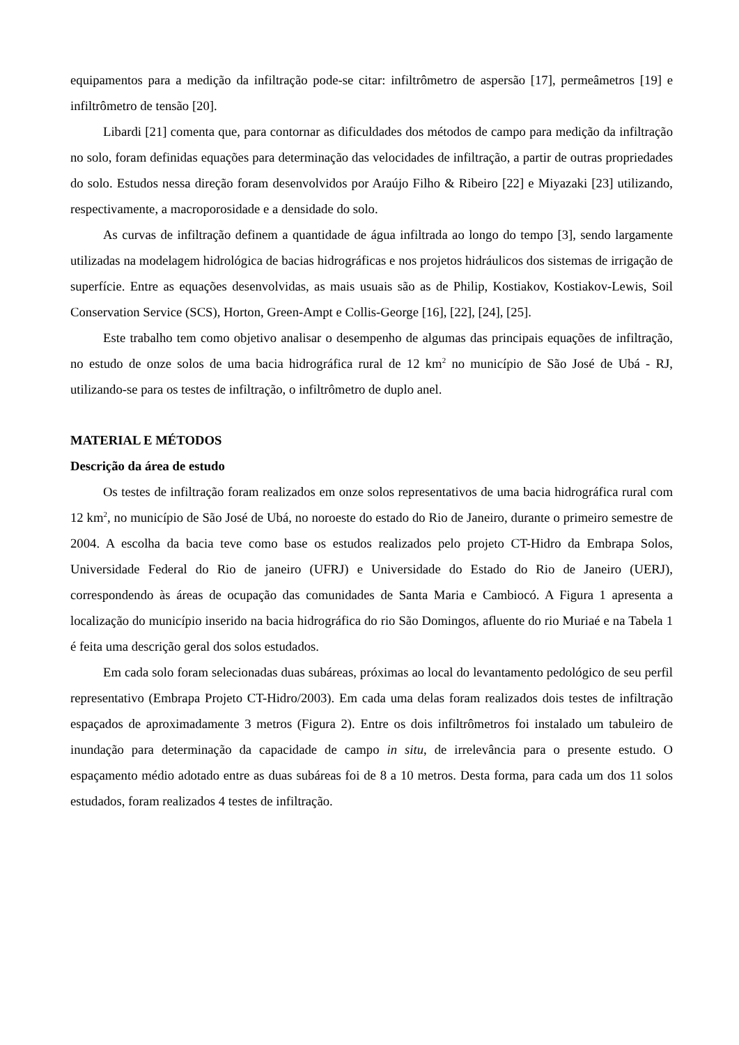equipamentos para a medição da infiltração pode-se citar: infiltrômetro de aspersão [17], permeâmetros [19] e infiltrômetro de tensão [20].
Libardi [21] comenta que, para contornar as dificuldades dos métodos de campo para medição da infiltração no solo, foram definidas equações para determinação das velocidades de infiltração, a partir de outras propriedades do solo. Estudos nessa direção foram desenvolvidos por Araújo Filho & Ribeiro [22] e Miyazaki [23] utilizando, respectivamente, a macroporosidade e a densidade do solo.
As curvas de infiltração definem a quantidade de água infiltrada ao longo do tempo [3], sendo largamente utilizadas na modelagem hidrológica de bacias hidrográficas e nos projetos hidráulicos dos sistemas de irrigação de superfície. Entre as equações desenvolvidas, as mais usuais são as de Philip, Kostiakov, Kostiakov-Lewis, Soil Conservation Service (SCS), Horton, Green-Ampt e Collis-George [16], [22], [24], [25].
Este trabalho tem como objetivo analisar o desempenho de algumas das principais equações de infiltração, no estudo de onze solos de uma bacia hidrográfica rural de 12 km<sup>2</sup> no município de São José de Ubá - RJ, utilizando-se para os testes de infiltração, o infiltrômetro de duplo anel.
MATERIAL E MÉTODOS
Descrição da área de estudo
Os testes de infiltração foram realizados em onze solos representativos de uma bacia hidrográfica rural com 12 km<sup>2</sup>, no município de São José de Ubá, no noroeste do estado do Rio de Janeiro, durante o primeiro semestre de 2004. A escolha da bacia teve como base os estudos realizados pelo projeto CT-Hidro da Embrapa Solos, Universidade Federal do Rio de janeiro (UFRJ) e Universidade do Estado do Rio de Janeiro (UERJ), correspondendo às áreas de ocupação das comunidades de Santa Maria e Cambiocó. A Figura 1 apresenta a localização do município inserido na bacia hidrográfica do rio São Domingos, afluente do rio Muriaé e na Tabela 1 é feita uma descrição geral dos solos estudados.
Em cada solo foram selecionadas duas subáreas, próximas ao local do levantamento pedológico de seu perfil representativo (Embrapa Projeto CT-Hidro/2003). Em cada uma delas foram realizados dois testes de infiltração espaçados de aproximadamente 3 metros (Figura 2). Entre os dois infiltrômetros foi instalado um tabuleiro de inundação para determinação da capacidade de campo in situ, de irrelevância para o presente estudo. O espaçamento médio adotado entre as duas subáreas foi de 8 a 10 metros. Desta forma, para cada um dos 11 solos estudados, foram realizados 4 testes de infiltração.